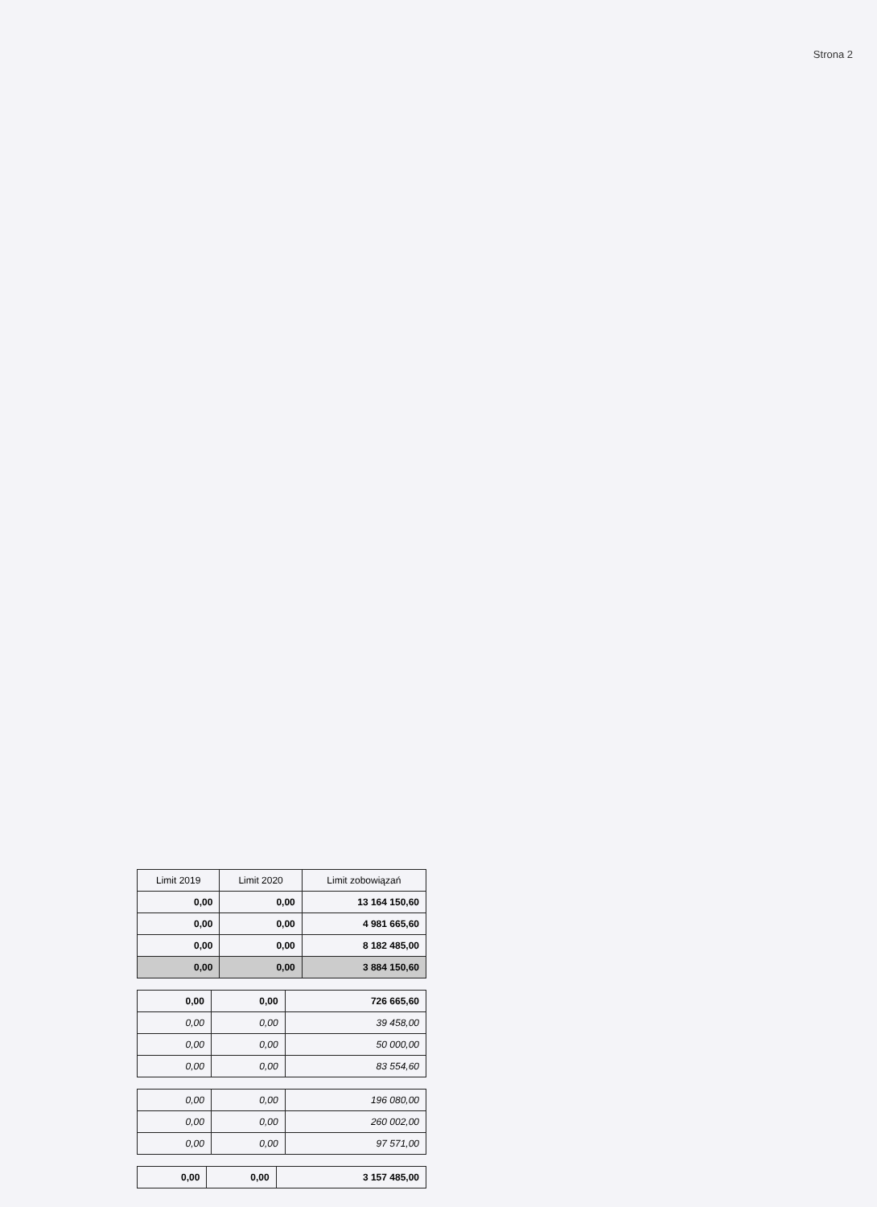Strona 2
| Limit 2019 | Limit 2020 | Limit zobowiązań |
| --- | --- | --- |
| 0,00 | 0,00 | 13 164 150,60 |
| 0,00 | 0,00 | 4 981 665,60 |
| 0,00 | 0,00 | 8 182 485,00 |
| 0,00 | 0,00 | 3 884 150,60 |
| 0,00 | 0,00 | 726 665,60 |
| 0,00 | 0,00 | 39 458,00 |
| 0,00 | 0,00 | 50 000,00 |
| 0,00 | 0,00 | 83 554,60 |
| 0,00 | 0,00 | 196 080,00 |
| 0,00 | 0,00 | 260 002,00 |
| 0,00 | 0,00 | 97 571,00 |
| 0,00 | 0,00 | 3 157 485,00 |